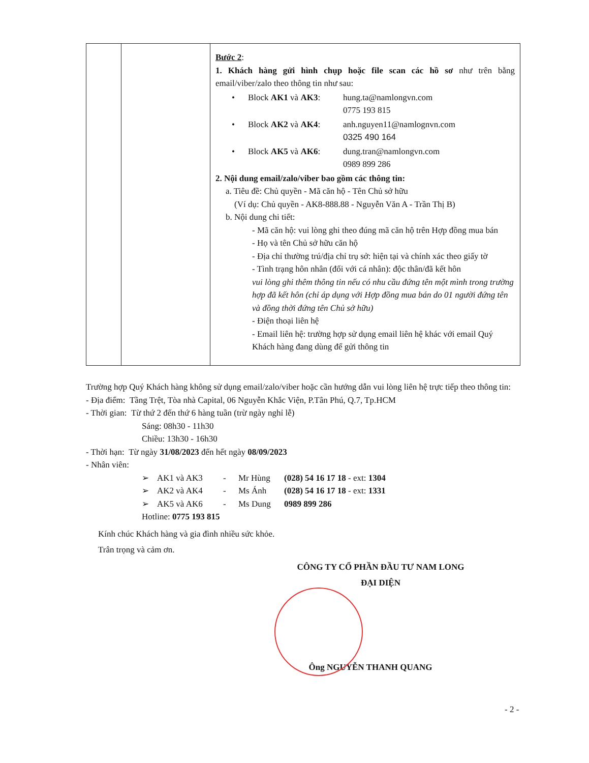| | | Bước 2 : 1. Khách hàng gửi hình chụp hoặc file scan các hồ sơ như trên bằng email/viber/zalo theo thông tin như sau: / • / Block AK1 và AK3 : / hung.ta@namlongvn.com 0775 193 815 / / • / Block AK2 và AK4 : / anh.nguyen11@namlognvn.com 0325 490 164 / / • / Block AK5 và AK6 : / dung.tran@namlongvn.com 0989 899 286 / 2. Nội dung email/zalo/viber bao gồm các thông tin: a. Tiêu đề: Chủ quyền - Mã căn hộ - Tên Chủ sở hữu (Ví dụ: Chủ quyền - AK8-888.88 - Nguyễn Văn A - Trần Thị B) b. Nội dung chi tiết: - Mã căn hộ: vui lòng ghi theo đúng mã căn hộ trên Hợp đồng mua bán - Họ và tên Chủ sở hữu căn hộ - Địa chỉ thường trú/địa chỉ trụ sở: hiện tại và chính xác theo giấy tờ - Tình trạng hôn nhân (đối với cá nhân): độc thân/đã kết hôn vui lòng ghi thêm thông tin nếu có nhu cầu đứng tên một mình trong trường hợp đã kết hôn (chỉ áp dụng với Hợp đồng mua bán do 01 người đứng tên và đồng thời đứng tên Chủ sở hữu) - Điện thoại liên hệ - Email liên hệ: trường hợp sử dụng email liên hệ khác với email Quý Khách hàng đang dùng để gửi thông tin |
Trường hợp Quý Khách hàng không sử dụng email/zalo/viber hoặc cần hướng dẫn vui lòng liên hệ trực tiếp theo thông tin:
- Địa điểm: Tầng Trệt, Tòa nhà Capital, 06 Nguyễn Khắc Viện, P.Tân Phú, Q.7, Tp.HCM
- Thời gian: Từ thứ 2 đến thứ 6 hàng tuần (trừ ngày nghỉ lễ)
Sáng: 08h30 - 11h30
Chiều: 13h30 - 16h30
- Thời hạn: Từ ngày 31/08/2023 đến hết ngày 08/09/2023
- Nhân viên:
| ➢ | AK1 và AK3 | - | Mr Hùng | (028) 54 16 17 18 - ext: 1304 |
| ➢ | AK2 và AK4 | - | Ms Ánh | (028) 54 16 17 18 - ext: 1331 |
| ➢ | AK5 và AK6 | - | Ms Dung | 0989 899 286 |
Hotline: 0775 193 815
Kính chúc Khách hàng và gia đình nhiều sức khỏe.
Trân trọng và cảm ơn.
CÔNG TY CỔ PHẦN ĐẦU TƯ NAM LONG
ĐẠI DIỆN
Ông NGUYỄN THANH QUANG
- 2 -